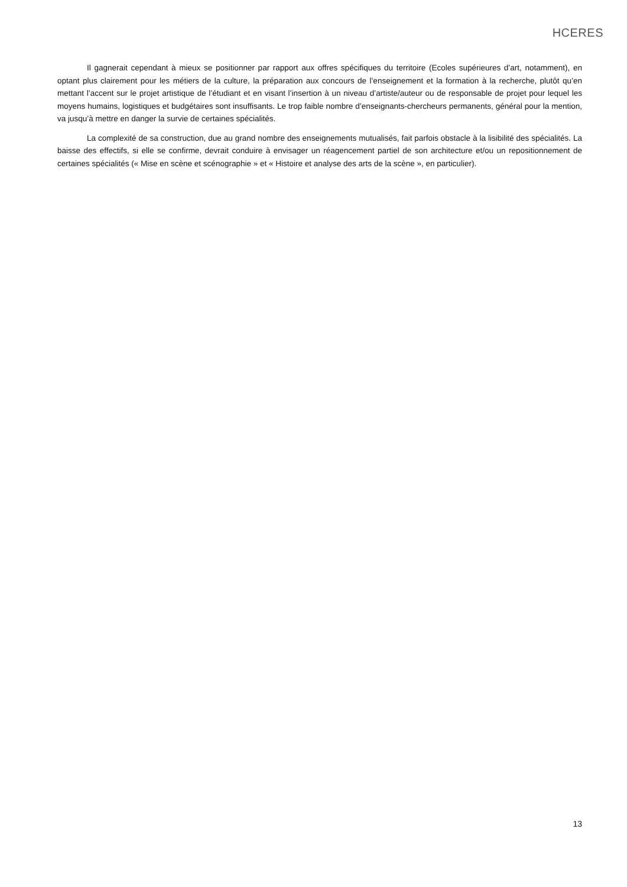HCERES
Il gagnerait cependant à mieux se positionner par rapport aux offres spécifiques du territoire (Ecoles supérieures d’art, notamment), en optant plus clairement pour les métiers de la culture, la préparation aux concours de l’enseignement et la formation à la recherche, plutôt qu’en mettant l’accent sur le projet artistique de l’étudiant et en visant l’insertion à un niveau d’artiste/auteur ou de responsable de projet pour lequel les moyens humains, logistiques et budgétaires sont insuffisants. Le trop faible nombre d’enseignants-chercheurs permanents, général pour la mention, va jusqu’à mettre en danger la survie de certaines spécialités.
La complexité de sa construction, due au grand nombre des enseignements mutualisés, fait parfois obstacle à la lisibilité des spécialités. La baisse des effectifs, si elle se confirme, devrait conduire à envisager un réagencement partiel de son architecture et/ou un repositionnement de certaines spécialités (« Mise en scène et scénographie » et « Histoire et analyse des arts de la scène », en particulier).
13